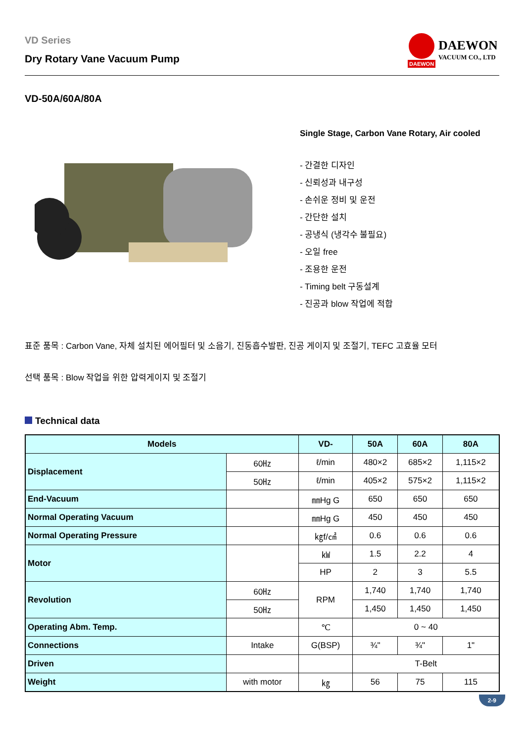VD Series
Dry Rotary Vane Vacuum Pump
DAEWON
DAEWON
VACUUM CO., LTD
VD-50A/60A/80A
Single Stage, Carbon Vane Rotary, Air cooled
- 간결한 디자인
- 신뢰성과 내구성
- 손쉬운 정비 및 운전
- 간단한 설치
- 공냉식 (냉각수 불필요)
- 오일 free
- 조용한 운전
- Timing belt 구동설계
- 진공과 blow 작업에 적합
표준 품목 : Carbon Vane, 자체 설치된 에어필터 및 소음기, 진동흡수발판, 진공 게이지 및 조절기, TEFC 고효율 모터
선택 품목 : Blow 작업을 위한 압력게이지 및 조절기
Technical data
| Models | | VD- | 50A | 60A | 80A |
| --- | --- | --- | --- | --- | --- |
| Displacement | 60㎐ | ℓ/min | 480×2 | 685×2 | 1,115×2 |
| | 50㎐ | ℓ/min | 405×2 | 575×2 | 1,115×2 |
| End-Vacuum | | ㎜Hg G | 650 | 650 | 650 |
| Normal Operating Vacuum | | ㎜Hg G | 450 | 450 | 450 |
| Normal Operating Pressure | | ㎏f/㎠ | 0.6 | 0.6 | 0.6 |
| Motor | | ㎾ | 1.5 | 2.2 | 4 |
| | | HP | 2 | 3 | 5.5 |
| Revolution | 60㎐ | RPM | 1,740 | 1,740 | 1,740 |
| | 50㎐ | | 1,450 | 1,450 | 1,450 |
| Operating Abm. Temp. | | ℃ | 0 ~ 40 | | |
| Connections | Intake | G(BSP) | ¾" | ¾" | 1" |
| Driven | | | T-Belt | | |
| Weight | with motor | ㎏ | 56 | 75 | 115 |
2-9